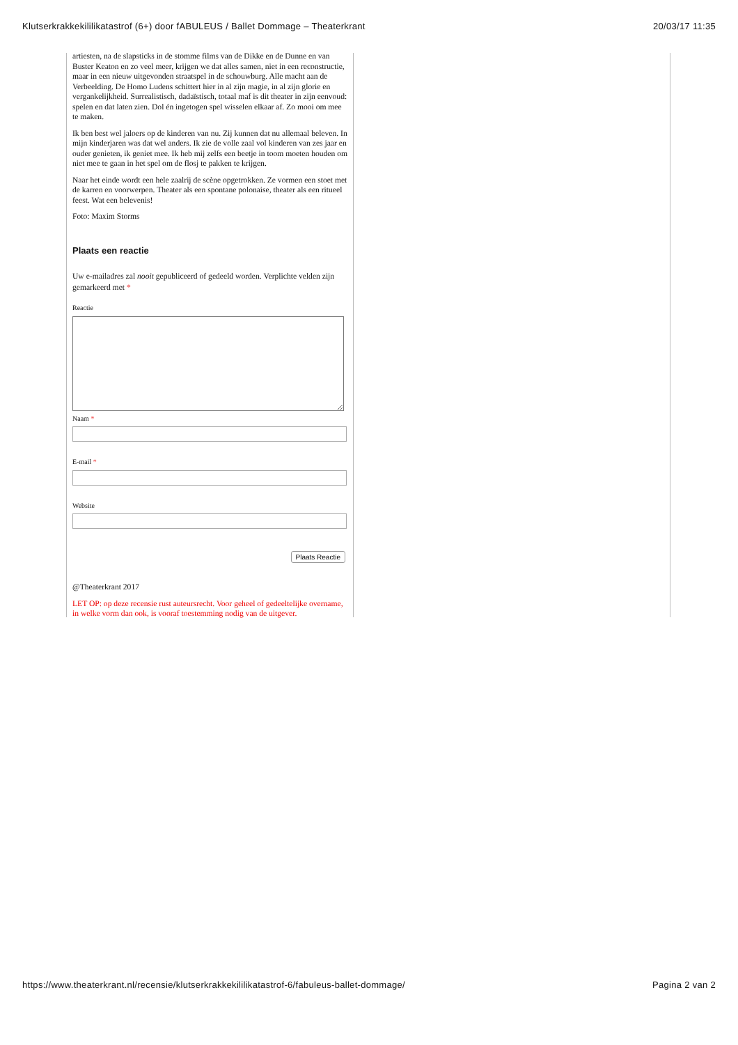Klutserkrakkekililikatastrof (6+) door fABULEUS / Ballet Dommage – Theaterkrant 20/03/17 11:35
artiesten, na de slapsticks in de stomme films van de Dikke en de Dunne en van Buster Keaton en zo veel meer, krijgen we dat alles samen, niet in een reconstructie, maar in een nieuw uitgevonden straatspel in de schouwburg. Alle macht aan de Verbeelding. De Homo Ludens schittert hier in al zijn magie, in al zijn glorie en vergankelijkheid. Surrealistisch, dadaïstisch, totaal maf is dit theater in zijn eenvoud: spelen en dat laten zien. Dol én ingetogen spel wisselen elkaar af. Zo mooi om mee te maken.
Ik ben best wel jaloers op de kinderen van nu. Zij kunnen dat nu allemaal beleven. In mijn kinderjaren was dat wel anders. Ik zie de volle zaal vol kinderen van zes jaar en ouder genieten, ik geniet mee. Ik heb mij zelfs een beetje in toom moeten houden om niet mee te gaan in het spel om de flosj te pakken te krijgen.
Naar het einde wordt een hele zaalrij de scène opgetrokken. Ze vormen een stoet met de karren en voorwerpen. Theater als een spontane polonaise, theater als een ritueel feest. Wat een belevenis!
Foto: Maxim Storms
Plaats een reactie
Uw e-mailadres zal nooit gepubliceerd of gedeeld worden. Verplichte velden zijn gemarkeerd met *
Reactie
Naam *
E-mail *
Website
Plaats Reactie
@Theaterkrant 2017
LET OP: op deze recensie rust auteursrecht. Voor geheel of gedeeltelijke overname, in welke vorm dan ook, is vooraf toestemming nodig van de uitgever.
https://www.theaterkrant.nl/recensie/klutserkrakkekililikatastrof-6/fabuleus-ballet-dommage/ Pagina 2 van 2